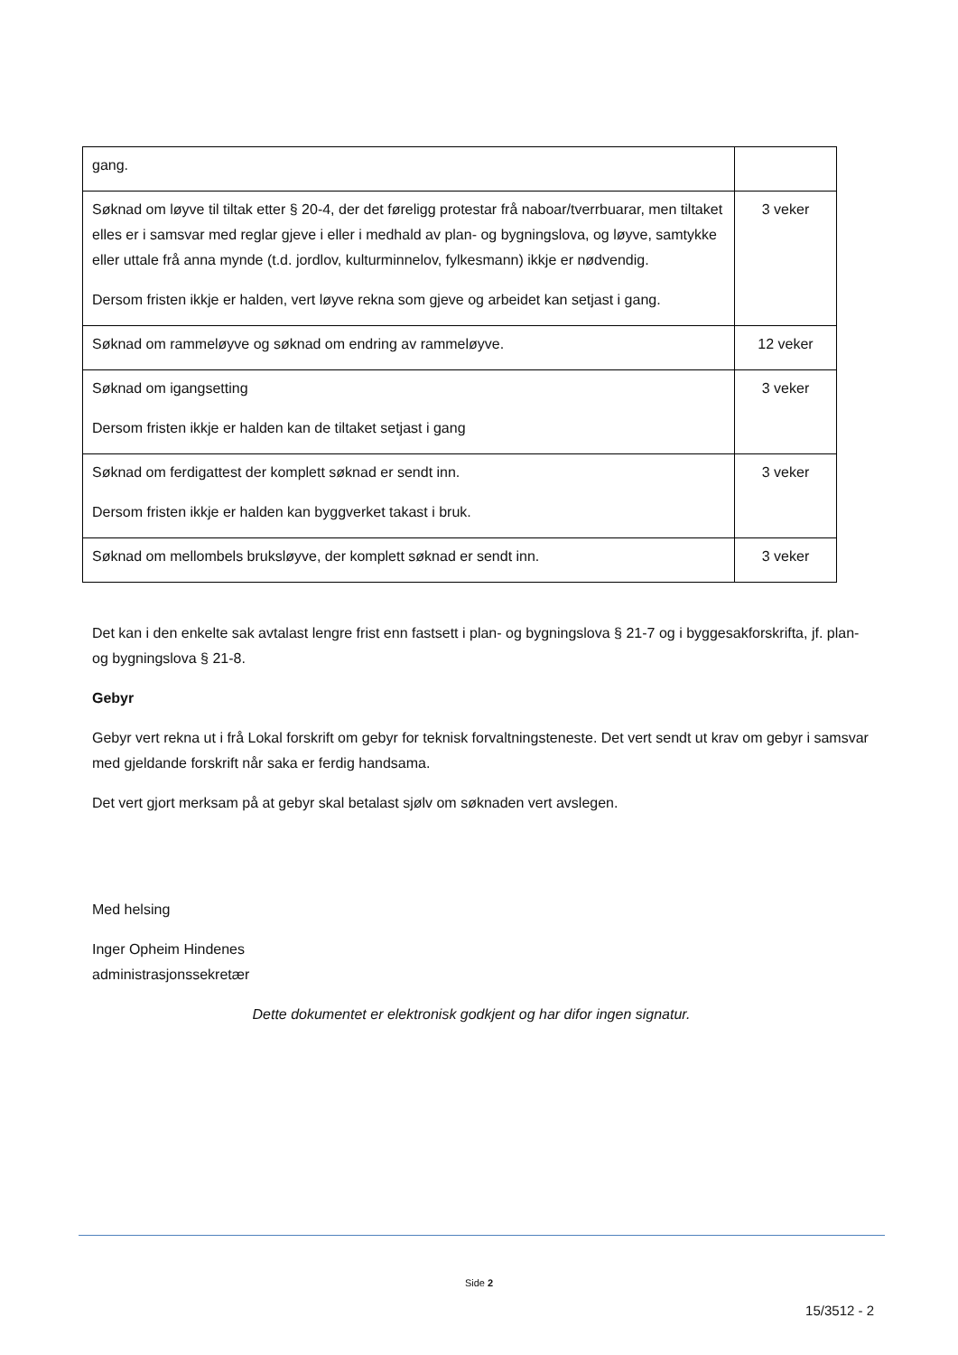| gang. | |
| Søknad om løyve til tiltak etter § 20-4, der det føreligg protestar frå naboar/tverrbuarar, men tiltaket elles er i samsvar med reglar gjeve i eller i medhald av plan- og bygningslova, og løyve, samtykke eller uttale frå anna mynde (t.d. jordlov, kulturminnelov, fylkesmann) ikkje er nødvendig. Dersom fristen ikkje er halden, vert løyve rekna som gjeve og arbeidet kan setjast i gang. | 3 veker |
| Søknad om rammeløyve og søknad om endring av rammeløyve. | 12 veker |
| Søknad om igangsetting Dersom fristen ikkje er halden kan de tiltaket setjast i gang | 3 veker |
| Søknad om ferdigattest der komplett søknad er sendt inn. Dersom fristen ikkje er halden kan byggverket takast i bruk. | 3 veker |
| Søknad om mellombels bruksløyve, der komplett søknad er sendt inn. | 3 veker |
Det kan i den enkelte sak avtalast lengre frist enn fastsett i plan- og bygningslova § 21-7 og i byggesakforskrifta, jf. plan- og bygningslova § 21-8.
Gebyr
Gebyr vert rekna ut i frå Lokal forskrift om gebyr for teknisk forvaltningsteneste. Det vert sendt ut krav om gebyr i samsvar med gjeldande forskrift når saka er ferdig handsama.
Det vert gjort merksam på at gebyr skal betalast sjølv om søknaden vert avslegen.
Med helsing
Inger Opheim Hindenes
administrasjonssekretær
Dette dokumentet er elektronisk godkjent og har difor ingen signatur.
Side 2
15/3512 - 2